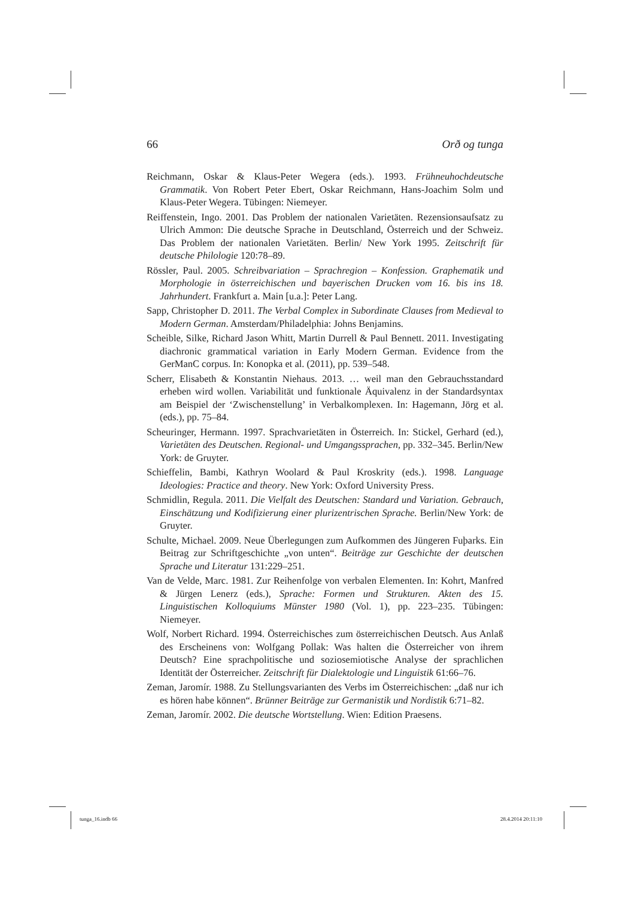66 Orð og tunga
Reichmann, Oskar & Klaus-Peter Wegera (eds.). 1993. Frühneuhochdeutsche Grammatik. Von Robert Peter Ebert, Oskar Reichmann, Hans-Joachim Solm und Klaus-Peter Wegera. Tübingen: Niemeyer.
Reiffenstein, Ingo. 2001. Das Problem der nationalen Varietäten. Rezensionsaufsatz zu Ulrich Ammon: Die deutsche Sprache in Deutschland, Österreich und der Schweiz. Das Problem der nationalen Varietäten. Berlin/ New York 1995. Zeitschrift für deutsche Philologie 120:78–89.
Rössler, Paul. 2005. Schreibvariation – Sprachregion – Konfession. Graphematik und Morphologie in österreichischen und bayerischen Drucken vom 16. bis ins 18. Jahrhundert. Frankfurt a. Main [u.a.]: Peter Lang.
Sapp, Christopher D. 2011. The Verbal Complex in Subordinate Clauses from Medieval to Modern German. Amsterdam/Philadelphia: Johns Benjamins.
Scheible, Silke, Richard Jason Whitt, Martin Durrell & Paul Bennett. 2011. Investigating diachronic grammatical variation in Early Modern German. Evidence from the GerManC corpus. In: Konopka et al. (2011), pp. 539–548.
Scherr, Elisabeth & Konstantin Niehaus. 2013. … weil man den Gebrauchsstandard erheben wird wollen. Variabilität und funktionale Äquivalenz in der Standardsyntax am Beispiel der ‘Zwischenstellung’ in Verbalkomplexen. In: Hagemann, Jörg et al. (eds.), pp. 75–84.
Scheuringer, Hermann. 1997. Sprachvarietäten in Österreich. In: Stickel, Gerhard (ed.), Varietäten des Deutschen. Regional- und Umgangssprachen, pp. 332–345. Berlin/New York: de Gruyter.
Schieffelin, Bambi, Kathryn Woolard & Paul Kroskrity (eds.). 1998. Language Ideologies: Practice and theory. New York: Oxford University Press.
Schmidlin, Regula. 2011. Die Vielfalt des Deutschen: Standard und Variation. Gebrauch, Einschätzung und Kodifizierung einer plurizentrischen Sprache. Berlin/New York: de Gruyter.
Schulte, Michael. 2009. Neue Überlegungen zum Aufkommen des Jüngeren Fuþarks. Ein Beitrag zur Schriftgeschichte „von unten“. Beiträge zur Geschichte der deutschen Sprache und Literatur 131:229–251.
Van de Velde, Marc. 1981. Zur Reihenfolge von verbalen Elementen. In: Kohrt, Manfred & Jürgen Lenerz (eds.), Sprache: Formen und Strukturen. Akten des 15. Linguistischen Kolloquiums Münster 1980 (Vol. 1), pp. 223–235. Tübingen: Niemeyer.
Wolf, Norbert Richard. 1994. Österreichisches zum österreichischen Deutsch. Aus Anlaß des Erscheinens von: Wolfgang Pollak: Was halten die Österreicher von ihrem Deutsch? Eine sprachpolitische und soziosemiotische Analyse der sprachlichen Identität der Österreicher. Zeitschrift für Dialektologie und Linguistik 61:66–76.
Zeman, Jaromír. 1988. Zu Stellungsvarianten des Verbs im Österreichischen: „daß nur ich es hören habe können“. Brünner Beiträge zur Germanistik und Nordistik 6:71–82.
Zeman, Jaromír. 2002. Die deutsche Wortstellung. Wien: Edition Praesens.
tunga_16.indb 66 28.4.2014 20:11:10